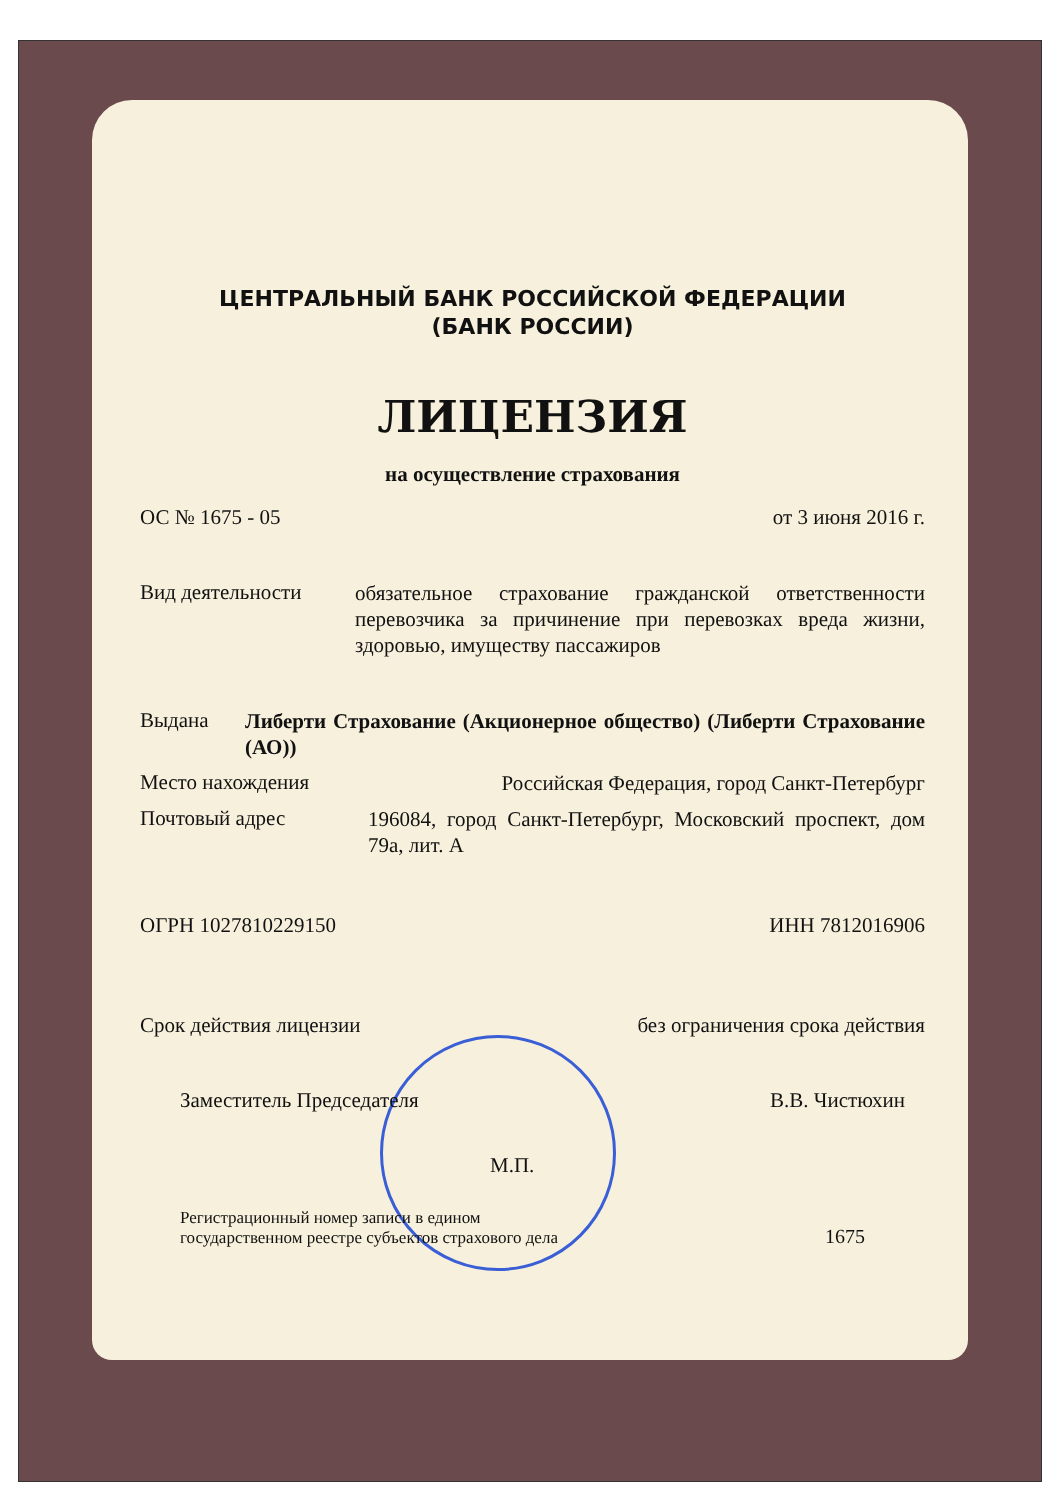ЦЕНТРАЛЬНЫЙ БАНК РОССИЙСКОЙ ФЕДЕРАЦИИ
(БАНК РОССИИ)
ЛИЦЕНЗИЯ
на осуществление страхования
ОС № 1675 - 05 от 3 июня 2016 г.
Вид деятельности
обязательное страхование гражданской ответственности перевозчика за причинение при перевозках вреда жизни, здоровью, имуществу пассажиров
Выдана
Либерти Страхование (Акционерное общество) (Либерти Страхование (АО))
Место нахождения
Российская Федерация, город Санкт-Петербург
Почтовый адрес
196084, город Санкт-Петербург, Московский проспект, дом 79а, лит. А
ОГРН 1027810229150 ИНН 7812016906
Срок действия лицензии без ограничения срока действия
Заместитель Председателя В.В. Чистюхин
М.П.
Регистрационный номер записи в едином
государственном реестре субъектов страхового дела 1675